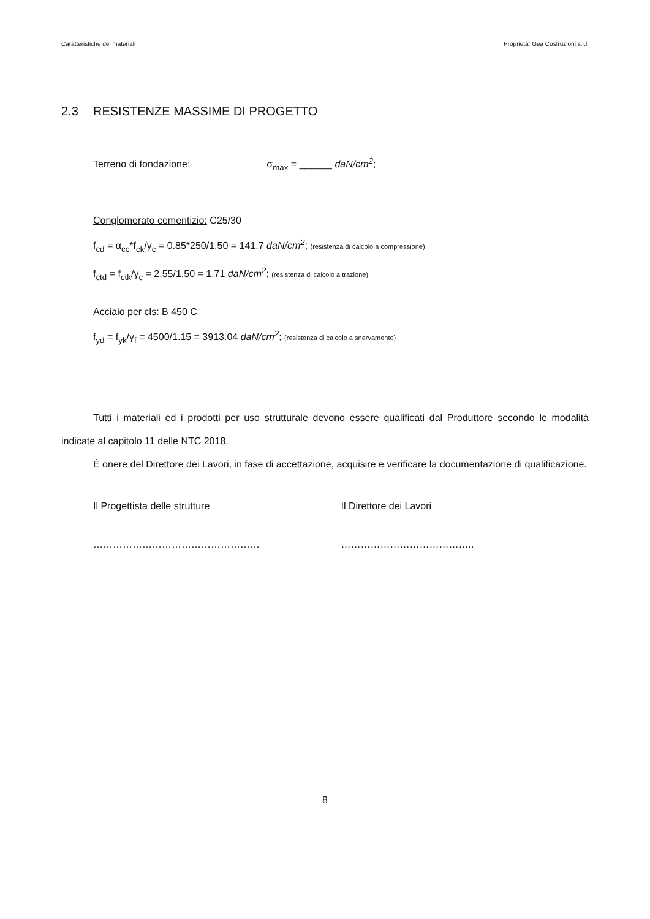Caratteristiche dei materiali Proprietà: Gea Costruzioni s.r.l.
2.3 RESISTENZE MASSIME DI PROGETTO
Terreno di fondazione: σ<sub>max</sub> = ______ daN/cm<sup>2</sup>;
Conglomerato cementizio: C25/30
f<sub>cd</sub> = α<sub>cc</sub>*f<sub>ck</sub>/γ<sub>c</sub> = 0.85*250/1.50 = 141.7 daN/cm<sup>2</sup>; (resistenza di calcolo a compressione)
f<sub>ctd</sub> = f<sub>ctk</sub>/γ<sub>c</sub> = 2.55/1.50 = 1.71 daN/cm<sup>2</sup>; (resistenza di calcolo a trazione)
Acciaio per cls: B 450 C
f<sub>yd</sub> = f<sub>yk</sub>/γ<sub>f</sub> = 4500/1.15 = 3913.04 daN/cm<sup>2</sup>; (resistenza di calcolo a snervamento)
Tutti i materiali ed i prodotti per uso strutturale devono essere qualificati dal Produttore secondo le modalità indicate al capitolo 11 delle NTC 2018.
È onere del Direttore dei Lavori, in fase di accettazione, acquisire e verificare la documentazione di qualificazione.
Il Progettista delle strutture Il Direttore dei Lavori
…………………………………………… …………………………………..
8